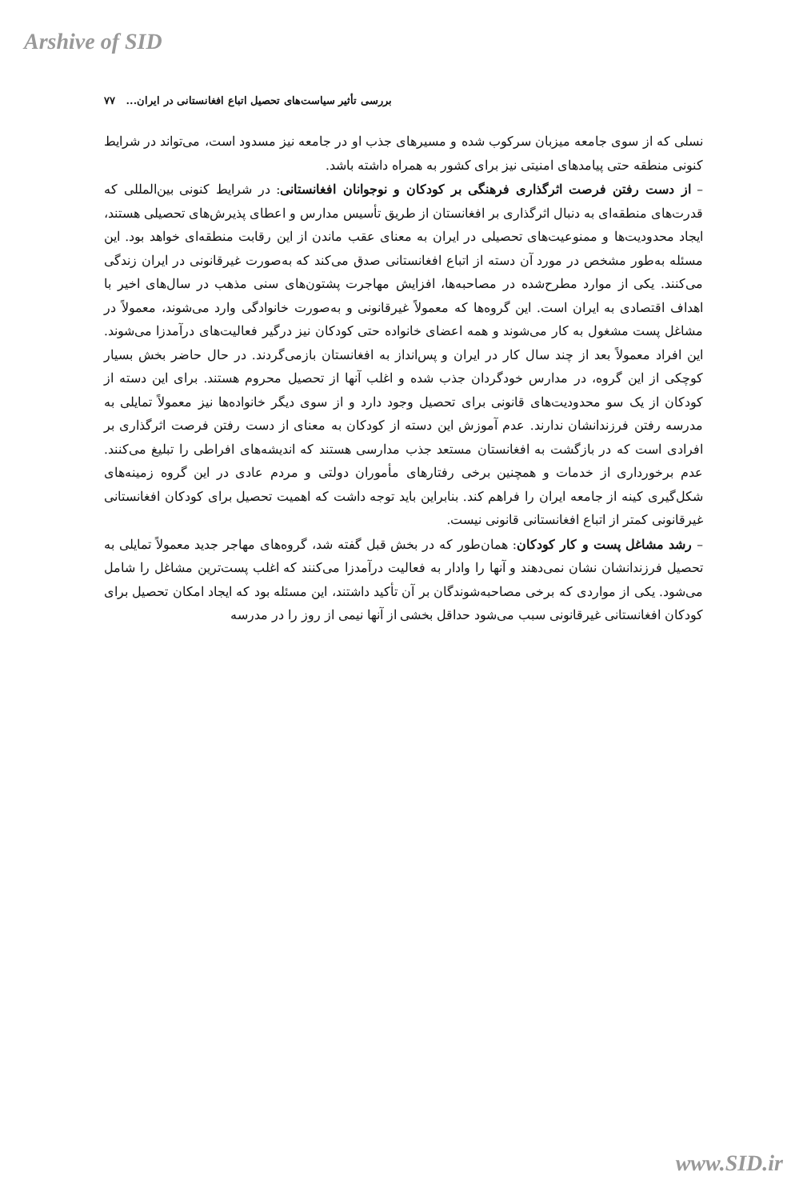Arshive of SID
بررسی تأثیر سیاست‌های تحصیل اتباع افغانستانی در ایران... ۷۷
نسلی که از سوی جامعه میزبان سرکوب شده و مسیرهای جذب او در جامعه نیز مسدود است، می‌تواند در شرایط کنونی منطقه حتی پیامدهای امنیتی نیز برای کشور به همراه داشته باشد.
– از دست رفتن فرصت اثرگذاری فرهنگی بر کودکان و نوجوانان افغانستانی: در شرایط کنونی بین‌المللی که قدرت‌های منطقه‌ای به دنبال اثرگذاری بر افغانستان از طریق تأسیس مدارس و اعطای پذیرش‌های تحصیلی هستند، ایجاد محدودیت‌ها و ممنوعیت‌های تحصیلی در ایران به معنای عقب ماندن از این رقابت منطقه‌ای خواهد بود. این مسئله به‌طور مشخص در مورد آن دسته از اتباع افغانستانی صدق می‌کند که به‌صورت غیرقانونی در ایران زندگی می‌کنند. یکی از موارد مطرح‌شده در مصاحبه‌ها، افزایش مهاجرت پشتون‌های سنی مذهب در سال‌های اخیر با اهداف اقتصادی به ایران است. این گروه‌ها که معمولاً غیرقانونی و به‌صورت خانوادگی وارد می‌شوند، معمولاً در مشاغل پست مشغول به کار می‌شوند و همه اعضای خانواده حتی کودکان نیز درگیر فعالیت‌های درآمدزا می‌شوند. این افراد معمولاً بعد از چند سال کار در ایران و پس‌انداز به افغانستان بازمی‌گردند. در حال حاضر بخش بسیار کوچکی از این گروه، در مدارس خودگردان جذب شده و اغلب آنها از تحصیل محروم هستند. برای این دسته از کودکان از یک سو محدودیت‌های قانونی برای تحصیل وجود دارد و از سوی دیگر خانواده‌ها نیز معمولاً تمایلی به مدرسه رفتن فرزندانشان ندارند. عدم آموزش این دسته از کودکان به معنای از دست رفتن فرصت اثرگذاری بر افرادی است که در بازگشت به افغانستان مستعد جذب مدارسی هستند که اندیشه‌های افراطی را تبلیغ می‌کنند. عدم برخورداری از خدمات و همچنین برخی رفتارهای مأموران دولتی و مردم عادی در این گروه زمینه‌های شکل‌گیری کینه از جامعه ایران را فراهم کند. بنابراین باید توجه داشت که اهمیت تحصیل برای کودکان افغانستانی غیرقانونی کمتر از اتباع افغانستانی قانونی نیست.
– رشد مشاغل پست و کار کودکان: همان‌طور که در بخش قبل گفته شد، گروه‌های مهاجر جدید معمولاً تمایلی به تحصیل فرزندانشان نشان نمی‌دهند و آنها را وادار به فعالیت درآمدزا می‌کنند که اغلب پست‌ترین مشاغل را شامل می‌شود. یکی از مواردی که برخی مصاحبه‌شوندگان بر آن تأکید داشتند، این مسئله بود که ایجاد امکان تحصیل برای کودکان افغانستانی غیرقانونی سبب می‌شود حداقل بخشی از آنها نیمی از روز را در مدرسه
www.SID.ir